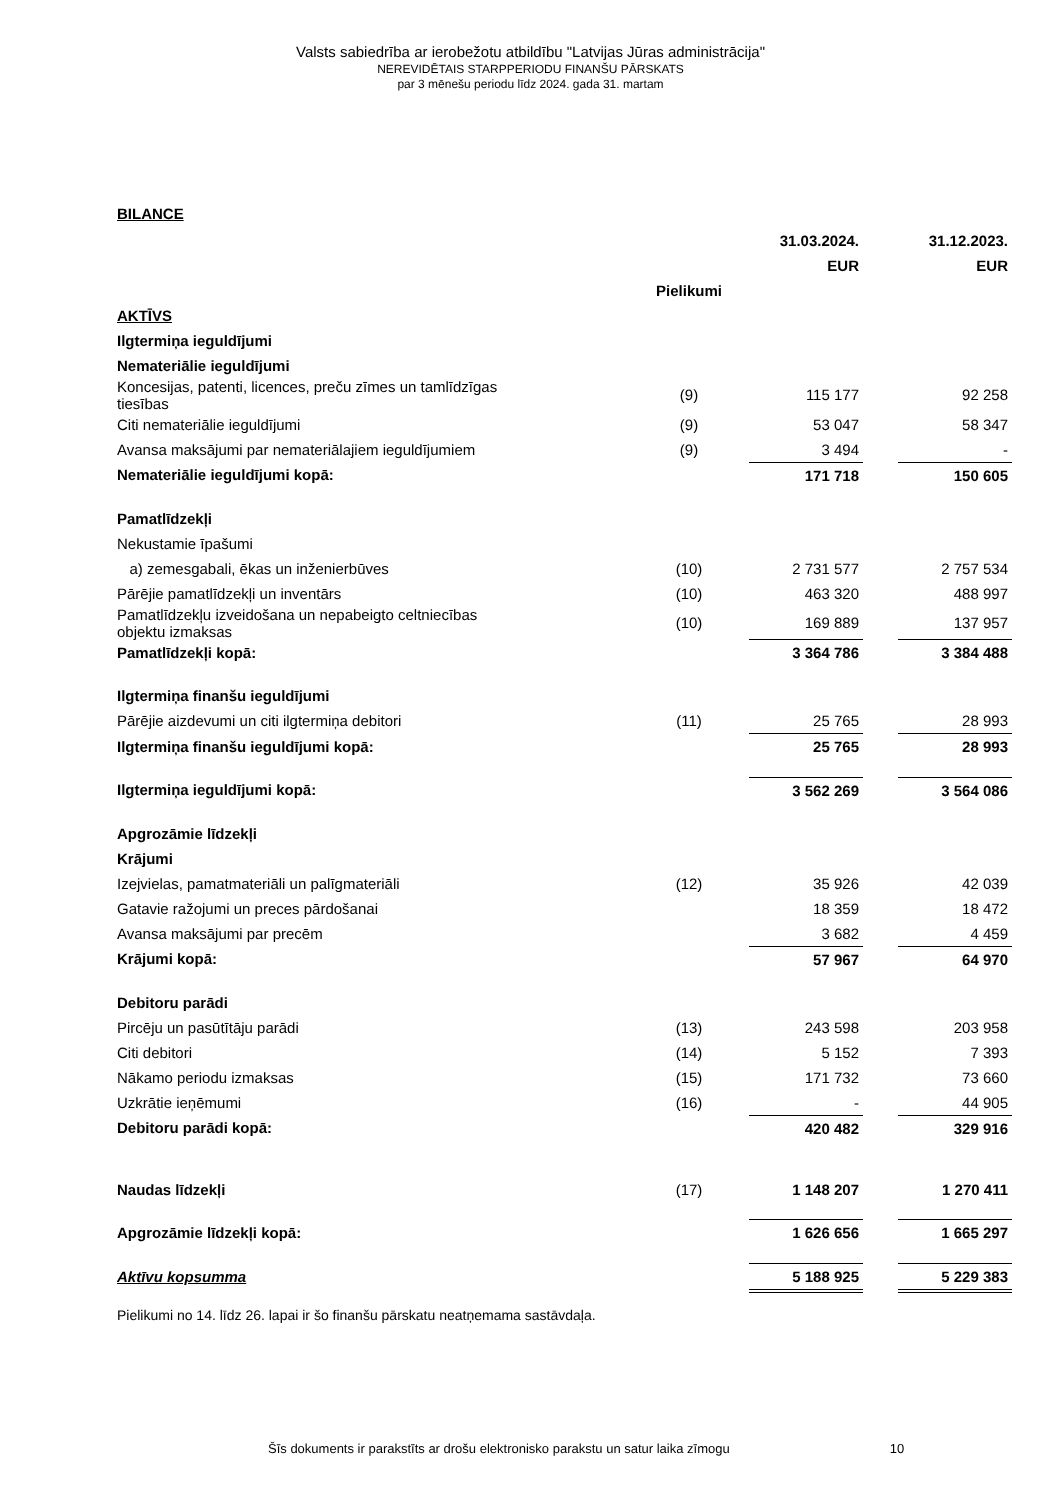Valsts sabiedrība ar ierobežotu atbildību "Latvijas Jūras administrācija"
NEREVIDĒTAIS STARPPERIODU FINANŠU PĀRSKATS
par 3 mēnešu periodu līdz 2024. gada 31. martam
BILANCE
| | | 31.03.2024. | | 31.12.2023. |
| --- | --- | --- | --- | --- |
| | | EUR | | EUR |
| | Pielikumi | | | |
| AKTĪVS | | | | |
| Ilgtermiņa ieguldījumi | | | | |
| Nemateriālie ieguldījumi | | | | |
| Koncesijas, patenti, licences, preču zīmes un tamlīdzīgas tiesības | (9) | 115 177 | | 92 258 |
| Citi nemateriālie ieguldījumi | (9) | 53 047 | | 58 347 |
| Avansa maksājumi par nemateriālajiem ieguldījumiem | (9) | 3 494 | | - |
| Nemateriālie ieguldījumi kopā: | | 171 718 | | 150 605 |
| Pamatlīdzekļi | | | | |
| Nekustamie īpašumi | | | | |
| a) zemesgabali, ēkas un inženierbūves | (10) | 2 731 577 | | 2 757 534 |
| Pārējie pamatlīdzekļi un inventārs | (10) | 463 320 | | 488 997 |
| Pamatlīdzekļu izveidošana un nepabeigto celtniecības objektu izmaksas | (10) | 169 889 | | 137 957 |
| Pamatlīdzekļi kopā: | | 3 364 786 | | 3 384 488 |
| Ilgtermiņa finanšu ieguldījumi | | | | |
| Pārējie aizdevumi un citi ilgtermiņa debitori | (11) | 25 765 | | 28 993 |
| Ilgtermiņa finanšu ieguldījumi kopā: | | 25 765 | | 28 993 |
| Ilgtermiņa ieguldījumi kopā: | | 3 562 269 | | 3 564 086 |
| Apgrozāmie līdzekļi | | | | |
| Krājumi | | | | |
| Izejvielas, pamatmateriāli un palīgmateriāli | (12) | 35 926 | | 42 039 |
| Gatavie ražojumi un preces pārdošanai | | 18 359 | | 18 472 |
| Avansa maksājumi par precēm | | 3 682 | | 4 459 |
| Krājumi kopā: | | 57 967 | | 64 970 |
| Debitoru parādi | | | | |
| Pircēju un pasūtītāju parādi | (13) | 243 598 | | 203 958 |
| Citi debitori | (14) | 5 152 | | 7 393 |
| Nākamo periodu izmaksas | (15) | 171 732 | | 73 660 |
| Uzkrātie ieņēmumi | (16) | - | | 44 905 |
| Debitoru parādi kopā: | | 420 482 | | 329 916 |
| Naudas līdzekļi | (17) | 1 148 207 | | 1 270 411 |
| Apgrozāmie līdzekļi kopā: | | 1 626 656 | | 1 665 297 |
| Aktīvu kopsumma | | 5 188 925 | | 5 229 383 |
Pielikumi no 14. līdz 26. lapai ir šo finanšu pārskatu neatņemama sastāvdaļa.
Šīs dokuments ir parakstīts ar drošu elektronisko parakstu un satur laika zīmogu 10